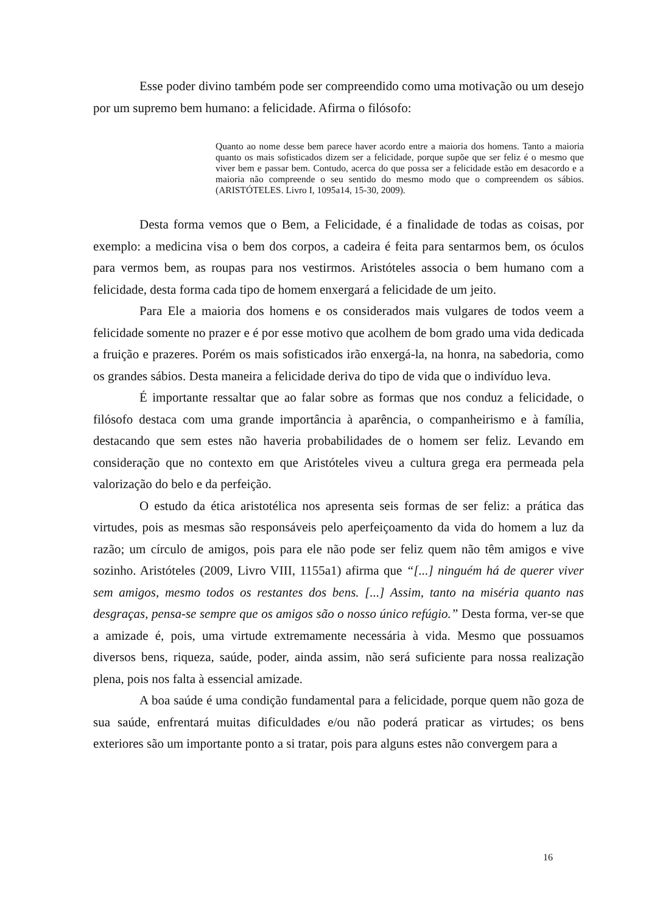Esse poder divino também pode ser compreendido como uma motivação ou um desejo por um supremo bem humano: a felicidade. Afirma o filósofo:
Quanto ao nome desse bem parece haver acordo entre a maioria dos homens. Tanto a maioria quanto os mais sofisticados dizem ser a felicidade, porque supõe que ser feliz é o mesmo que viver bem e passar bem. Contudo, acerca do que possa ser a felicidade estão em desacordo e a maioria não compreende o seu sentido do mesmo modo que o compreendem os sábios. (ARISTÓTELES. Livro I, 1095a14, 15-30, 2009).
Desta forma vemos que o Bem, a Felicidade, é a finalidade de todas as coisas, por exemplo: a medicina visa o bem dos corpos, a cadeira é feita para sentarmos bem, os óculos para vermos bem, as roupas para nos vestirmos. Aristóteles associa o bem humano com a felicidade, desta forma cada tipo de homem enxergará a felicidade de um jeito.
Para Ele a maioria dos homens e os considerados mais vulgares de todos veem a felicidade somente no prazer e é por esse motivo que acolhem de bom grado uma vida dedicada a fruição e prazeres. Porém os mais sofisticados irão enxergá-la, na honra, na sabedoria, como os grandes sábios. Desta maneira a felicidade deriva do tipo de vida que o indivíduo leva.
É importante ressaltar que ao falar sobre as formas que nos conduz a felicidade, o filósofo destaca com uma grande importância à aparência, o companheirismo e à família, destacando que sem estes não haveria probabilidades de o homem ser feliz. Levando em consideração que no contexto em que Aristóteles viveu a cultura grega era permeada pela valorização do belo e da perfeição.
O estudo da ética aristotélica nos apresenta seis formas de ser feliz: a prática das virtudes, pois as mesmas são responsáveis pelo aperfeiçoamento da vida do homem a luz da razão; um círculo de amigos, pois para ele não pode ser feliz quem não têm amigos e vive sozinho. Aristóteles (2009, Livro VIII, 1155a1) afirma que “[...] ninguém há de querer viver sem amigos, mesmo todos os restantes dos bens. [...] Assim, tanto na miséria quanto nas desgraças, pensa-se sempre que os amigos são o nosso único refúgio.” Desta forma, ver-se que a amizade é, pois, uma virtude extremamente necessária à vida. Mesmo que possuamos diversos bens, riqueza, saúde, poder, ainda assim, não será suficiente para nossa realização plena, pois nos falta à essencial amizade.
A boa saúde é uma condição fundamental para a felicidade, porque quem não goza de sua saúde, enfrentará muitas dificuldades e/ou não poderá praticar as virtudes; os bens exteriores são um importante ponto a si tratar, pois para alguns estes não convergem para a
16